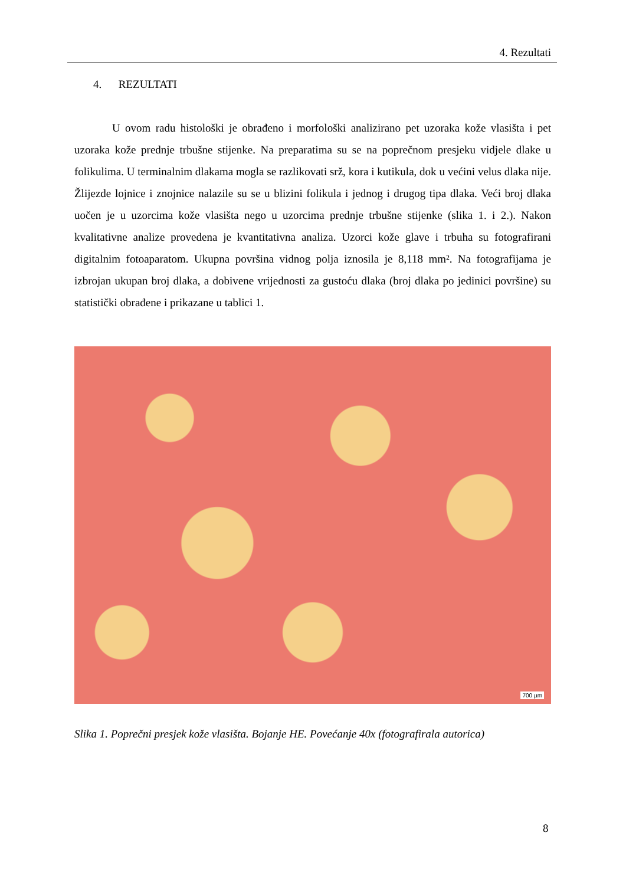4. Rezultati
4. REZULTATI
U ovom radu histološki je obrađeno i morfološki analizirano pet uzoraka kože vlasišta i pet uzoraka kože prednje trbušne stijenke. Na preparatima su se na poprečnom presjeku vidjele dlake u folikulima. U terminalnim dlakama mogla se razlikovati srž, kora i kutikula, dok u većini velus dlaka nije. Žlijezde lojnice i znojnice nalazile su se u blizini folikula i jednog i drugog tipa dlaka. Veći broj dlaka uočen je u uzorcima kože vlasišta nego u uzorcima prednje trbušne stijenke (slika 1. i 2.). Nakon kvalitativne analize provedena je kvantitativna analiza. Uzorci kože glave i trbuha su fotografirani digitalnim fotoaparatom. Ukupna površina vidnog polja iznosila je 8,118 mm². Na fotografijama je izbrojan ukupan broj dlaka, a dobivene vrijednosti za gustoću dlaka (broj dlaka po jedinici površine) su statistički obrađene i prikazane u tablici 1.
700 µm
Slika 1. Poprečni presjek kože vlasišta. Bojanje HE. Povećanje 40x (fotografirala autorica)
8